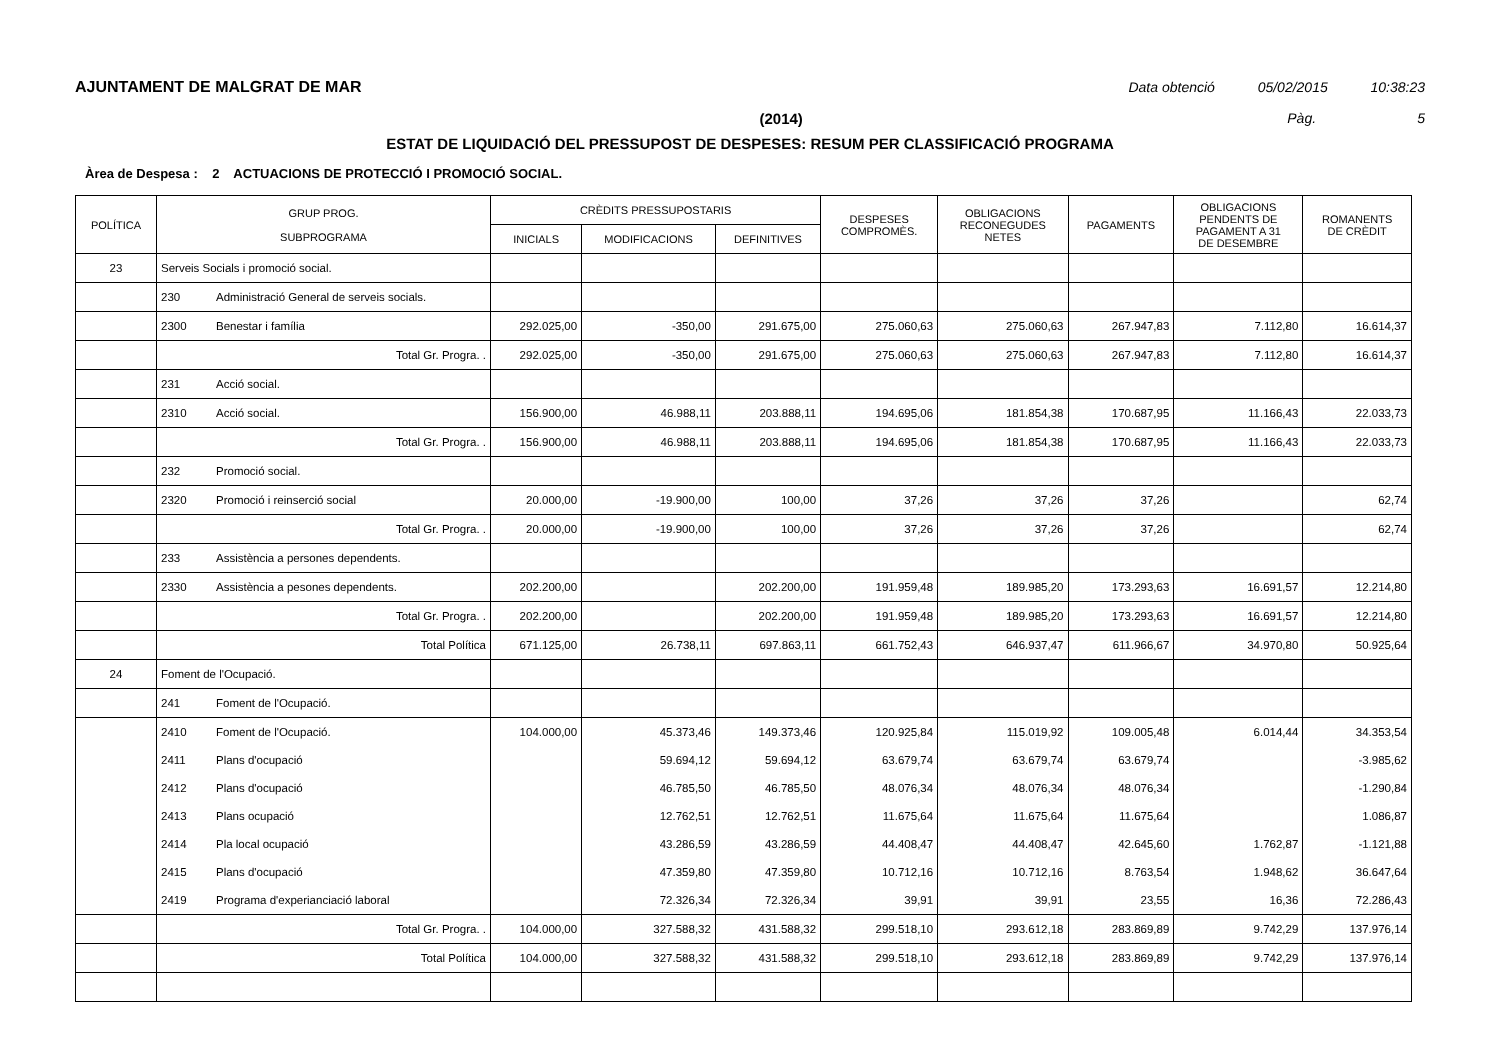AJUNTAMENT DE MALGRAT DE MAR Data obtenció 05/02/2015 10:38:23
(2014) Pàg. 5
ESTAT DE LIQUIDACIÓ DEL PRESSUPOST DE DESPESES: RESUM PER CLASSIFICACIÓ PROGRAMA
Àrea de Despesa : 2 ACTUACIONS DE PROTECCIÓ I PROMOCIÓ SOCIAL.
| POLÍTICA | GRUP PROG. SUBPROGRAMA | CRÈDITS PRESSUPOSTARIS | | | DESPESES COMPROMÈS. | OBLIGACIONS RECONEGUDES NETES | PAGAMENTS | OBLIGACIONS PENDENTS DE PAGAMENT A 31 DE DESEMBRE | ROMANENTS DE CRÈDIT |
| --- | --- | --- | --- | --- | --- | --- | --- | --- | --- |
| | | INICIALS | MODIFICACIONS | DEFINITIVES | | | | | |
| 23 | Serveis Socials i promoció social. | | | | | | | | |
| | 230 Administració General de serveis socials. | | | | | | | | |
| | 2300 Benestar i família | 292.025,00 | -350,00 | 291.675,00 | 275.060,63 | 275.060,63 | 267.947,83 | 7.112,80 | 16.614,37 |
| | Total Gr. Progra. . | 292.025,00 | -350,00 | 291.675,00 | 275.060,63 | 275.060,63 | 267.947,83 | 7.112,80 | 16.614,37 |
| | 231 Acció social. | | | | | | | | |
| | 2310 Acció social. | 156.900,00 | 46.988,11 | 203.888,11 | 194.695,06 | 181.854,38 | 170.687,95 | 11.166,43 | 22.033,73 |
| | Total Gr. Progra. . | 156.900,00 | 46.988,11 | 203.888,11 | 194.695,06 | 181.854,38 | 170.687,95 | 11.166,43 | 22.033,73 |
| | 232 Promoció social. | | | | | | | | |
| | 2320 Promoció i reinserció social | 20.000,00 | -19.900,00 | 100,00 | 37,26 | 37,26 | 37,26 | | 62,74 |
| | Total Gr. Progra. . | 20.000,00 | -19.900,00 | 100,00 | 37,26 | 37,26 | 37,26 | | 62,74 |
| | 233 Assistència a persones dependents. | | | | | | | | |
| | 2330 Assistència a pesones dependents. | 202.200,00 | | 202.200,00 | 191.959,48 | 189.985,20 | 173.293,63 | 16.691,57 | 12.214,80 |
| | Total Gr. Progra. . | 202.200,00 | | 202.200,00 | 191.959,48 | 189.985,20 | 173.293,63 | 16.691,57 | 12.214,80 |
| | Total Política | 671.125,00 | 26.738,11 | 697.863,11 | 661.752,43 | 646.937,47 | 611.966,67 | 34.970,80 | 50.925,64 |
| 24 | Foment de l'Ocupació. | | | | | | | | |
| | 241 Foment de l'Ocupació. | | | | | | | | |
| | 2410 Foment de l'Ocupació. | 104.000,00 | 45.373,46 | 149.373,46 | 120.925,84 | 115.019,92 | 109.005,48 | 6.014,44 | 34.353,54 |
| | 2411 Plans d'ocupació | | 59.694,12 | 59.694,12 | 63.679,74 | 63.679,74 | 63.679,74 | | -3.985,62 |
| | 2412 Plans d'ocupació | | 46.785,50 | 46.785,50 | 48.076,34 | 48.076,34 | 48.076,34 | | -1.290,84 |
| | 2413 Plans ocupació | | 12.762,51 | 12.762,51 | 11.675,64 | 11.675,64 | 11.675,64 | | 1.086,87 |
| | 2414 Pla local ocupació | | 43.286,59 | 43.286,59 | 44.408,47 | 44.408,47 | 42.645,60 | 1.762,87 | -1.121,88 |
| | 2415 Plans d'ocupació | | 47.359,80 | 47.359,80 | 10.712,16 | 10.712,16 | 8.763,54 | 1.948,62 | 36.647,64 |
| | 2419 Programa d'experianciació laboral | | 72.326,34 | 72.326,34 | 39,91 | 39,91 | 23,55 | 16,36 | 72.286,43 |
| | Total Gr. Progra. . | 104.000,00 | 327.588,32 | 431.588,32 | 299.518,10 | 293.612,18 | 283.869,89 | 9.742,29 | 137.976,14 |
| | Total Política | 104.000,00 | 327.588,32 | 431.588,32 | 299.518,10 | 293.612,18 | 283.869,89 | 9.742,29 | 137.976,14 |